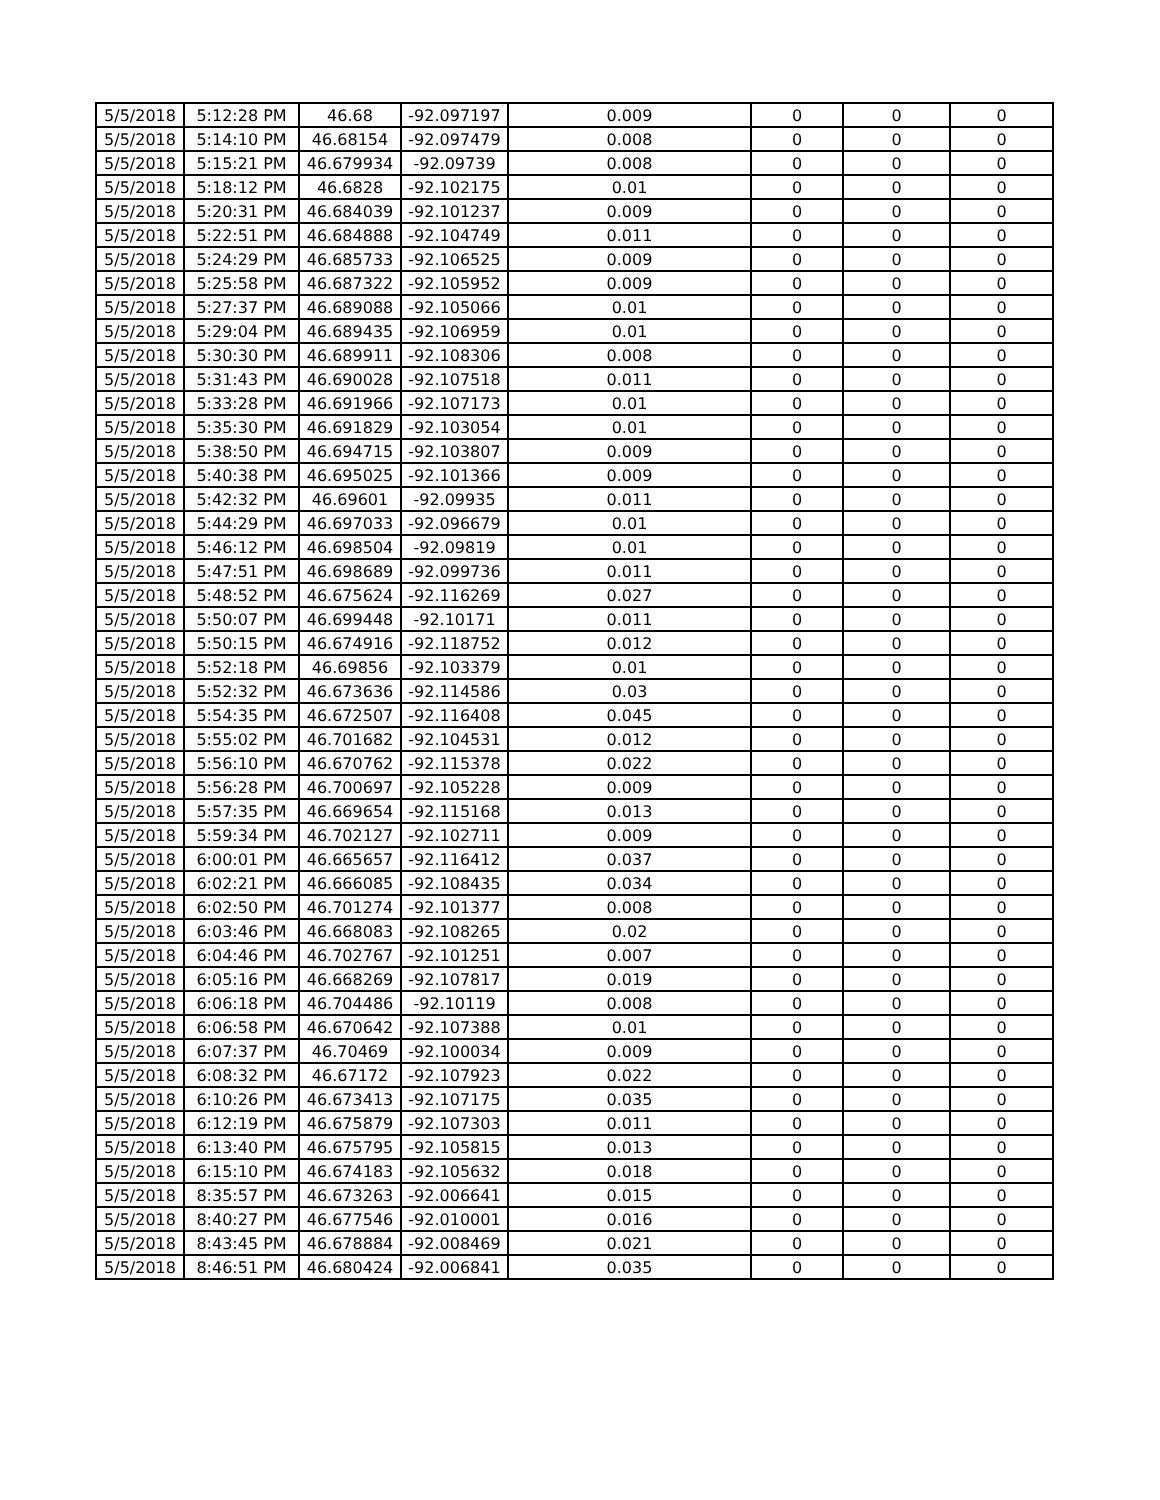| 5/5/2018 | 5:12:28 PM | 46.68 | -92.097197 | 0.009 | 0 | 0 | 0 |
| 5/5/2018 | 5:14:10 PM | 46.68154 | -92.097479 | 0.008 | 0 | 0 | 0 |
| 5/5/2018 | 5:15:21 PM | 46.679934 | -92.09739 | 0.008 | 0 | 0 | 0 |
| 5/5/2018 | 5:18:12 PM | 46.6828 | -92.102175 | 0.01 | 0 | 0 | 0 |
| 5/5/2018 | 5:20:31 PM | 46.684039 | -92.101237 | 0.009 | 0 | 0 | 0 |
| 5/5/2018 | 5:22:51 PM | 46.684888 | -92.104749 | 0.011 | 0 | 0 | 0 |
| 5/5/2018 | 5:24:29 PM | 46.685733 | -92.106525 | 0.009 | 0 | 0 | 0 |
| 5/5/2018 | 5:25:58 PM | 46.687322 | -92.105952 | 0.009 | 0 | 0 | 0 |
| 5/5/2018 | 5:27:37 PM | 46.689088 | -92.105066 | 0.01 | 0 | 0 | 0 |
| 5/5/2018 | 5:29:04 PM | 46.689435 | -92.106959 | 0.01 | 0 | 0 | 0 |
| 5/5/2018 | 5:30:30 PM | 46.689911 | -92.108306 | 0.008 | 0 | 0 | 0 |
| 5/5/2018 | 5:31:43 PM | 46.690028 | -92.107518 | 0.011 | 0 | 0 | 0 |
| 5/5/2018 | 5:33:28 PM | 46.691966 | -92.107173 | 0.01 | 0 | 0 | 0 |
| 5/5/2018 | 5:35:30 PM | 46.691829 | -92.103054 | 0.01 | 0 | 0 | 0 |
| 5/5/2018 | 5:38:50 PM | 46.694715 | -92.103807 | 0.009 | 0 | 0 | 0 |
| 5/5/2018 | 5:40:38 PM | 46.695025 | -92.101366 | 0.009 | 0 | 0 | 0 |
| 5/5/2018 | 5:42:32 PM | 46.69601 | -92.09935 | 0.011 | 0 | 0 | 0 |
| 5/5/2018 | 5:44:29 PM | 46.697033 | -92.096679 | 0.01 | 0 | 0 | 0 |
| 5/5/2018 | 5:46:12 PM | 46.698504 | -92.09819 | 0.01 | 0 | 0 | 0 |
| 5/5/2018 | 5:47:51 PM | 46.698689 | -92.099736 | 0.011 | 0 | 0 | 0 |
| 5/5/2018 | 5:48:52 PM | 46.675624 | -92.116269 | 0.027 | 0 | 0 | 0 |
| 5/5/2018 | 5:50:07 PM | 46.699448 | -92.10171 | 0.011 | 0 | 0 | 0 |
| 5/5/2018 | 5:50:15 PM | 46.674916 | -92.118752 | 0.012 | 0 | 0 | 0 |
| 5/5/2018 | 5:52:18 PM | 46.69856 | -92.103379 | 0.01 | 0 | 0 | 0 |
| 5/5/2018 | 5:52:32 PM | 46.673636 | -92.114586 | 0.03 | 0 | 0 | 0 |
| 5/5/2018 | 5:54:35 PM | 46.672507 | -92.116408 | 0.045 | 0 | 0 | 0 |
| 5/5/2018 | 5:55:02 PM | 46.701682 | -92.104531 | 0.012 | 0 | 0 | 0 |
| 5/5/2018 | 5:56:10 PM | 46.670762 | -92.115378 | 0.022 | 0 | 0 | 0 |
| 5/5/2018 | 5:56:28 PM | 46.700697 | -92.105228 | 0.009 | 0 | 0 | 0 |
| 5/5/2018 | 5:57:35 PM | 46.669654 | -92.115168 | 0.013 | 0 | 0 | 0 |
| 5/5/2018 | 5:59:34 PM | 46.702127 | -92.102711 | 0.009 | 0 | 0 | 0 |
| 5/5/2018 | 6:00:01 PM | 46.665657 | -92.116412 | 0.037 | 0 | 0 | 0 |
| 5/5/2018 | 6:02:21 PM | 46.666085 | -92.108435 | 0.034 | 0 | 0 | 0 |
| 5/5/2018 | 6:02:50 PM | 46.701274 | -92.101377 | 0.008 | 0 | 0 | 0 |
| 5/5/2018 | 6:03:46 PM | 46.668083 | -92.108265 | 0.02 | 0 | 0 | 0 |
| 5/5/2018 | 6:04:46 PM | 46.702767 | -92.101251 | 0.007 | 0 | 0 | 0 |
| 5/5/2018 | 6:05:16 PM | 46.668269 | -92.107817 | 0.019 | 0 | 0 | 0 |
| 5/5/2018 | 6:06:18 PM | 46.704486 | -92.10119 | 0.008 | 0 | 0 | 0 |
| 5/5/2018 | 6:06:58 PM | 46.670642 | -92.107388 | 0.01 | 0 | 0 | 0 |
| 5/5/2018 | 6:07:37 PM | 46.70469 | -92.100034 | 0.009 | 0 | 0 | 0 |
| 5/5/2018 | 6:08:32 PM | 46.67172 | -92.107923 | 0.022 | 0 | 0 | 0 |
| 5/5/2018 | 6:10:26 PM | 46.673413 | -92.107175 | 0.035 | 0 | 0 | 0 |
| 5/5/2018 | 6:12:19 PM | 46.675879 | -92.107303 | 0.011 | 0 | 0 | 0 |
| 5/5/2018 | 6:13:40 PM | 46.675795 | -92.105815 | 0.013 | 0 | 0 | 0 |
| 5/5/2018 | 6:15:10 PM | 46.674183 | -92.105632 | 0.018 | 0 | 0 | 0 |
| 5/5/2018 | 8:35:57 PM | 46.673263 | -92.006641 | 0.015 | 0 | 0 | 0 |
| 5/5/2018 | 8:40:27 PM | 46.677546 | -92.010001 | 0.016 | 0 | 0 | 0 |
| 5/5/2018 | 8:43:45 PM | 46.678884 | -92.008469 | 0.021 | 0 | 0 | 0 |
| 5/5/2018 | 8:46:51 PM | 46.680424 | -92.006841 | 0.035 | 0 | 0 | 0 |